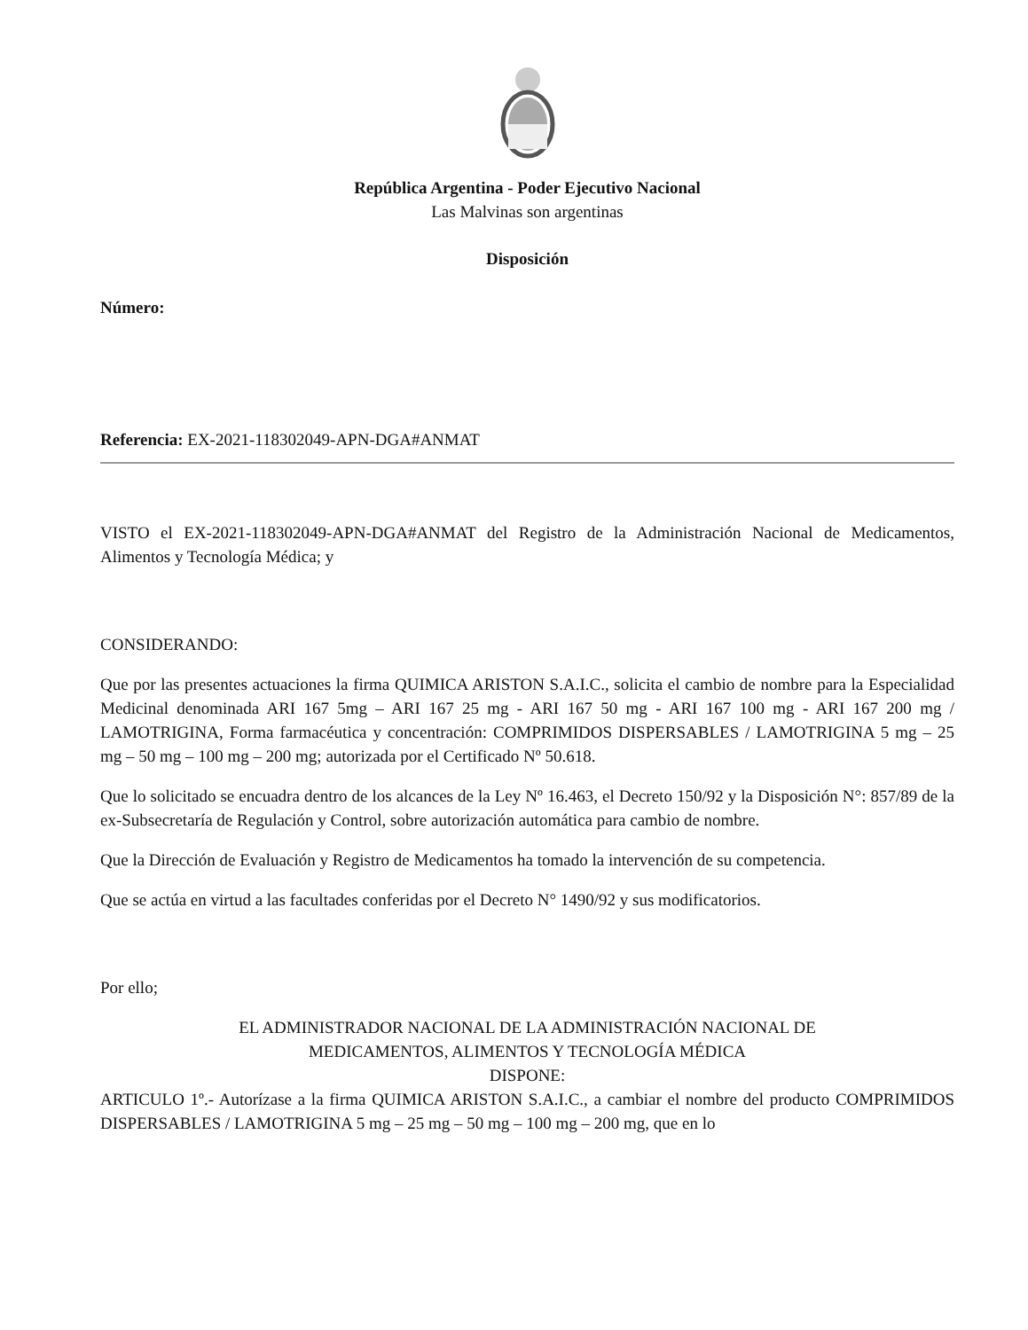República Argentina - Poder Ejecutivo Nacional
Las Malvinas son argentinas
Disposición
Número:
Referencia: EX-2021-118302049-APN-DGA#ANMAT
VISTO el EX-2021-118302049-APN-DGA#ANMAT del Registro de la Administración Nacional de Medicamentos, Alimentos y Tecnología Médica; y
CONSIDERANDO:
Que por las presentes actuaciones la firma QUIMICA ARISTON S.A.I.C., solicita el cambio de nombre para la Especialidad Medicinal denominada ARI 167 5mg – ARI 167 25 mg - ARI 167 50 mg - ARI 167 100 mg - ARI 167 200 mg / LAMOTRIGINA, Forma farmacéutica y concentración: COMPRIMIDOS DISPERSABLES / LAMOTRIGINA 5 mg – 25 mg – 50 mg – 100 mg – 200 mg; autorizada por el Certificado Nº 50.618.
Que lo solicitado se encuadra dentro de los alcances de la Ley Nº 16.463, el Decreto 150/92 y la Disposición N°: 857/89 de la ex-Subsecretaría de Regulación y Control, sobre autorización automática para cambio de nombre.
Que la Dirección de Evaluación y Registro de Medicamentos ha tomado la intervención de su competencia.
Que se actúa en virtud a las facultades conferidas por el Decreto N° 1490/92 y sus modificatorios.
Por ello;
EL ADMINISTRADOR NACIONAL DE LA ADMINISTRACIÓN NACIONAL DE
MEDICAMENTOS, ALIMENTOS Y TECNOLOGÍA MÉDICA
DISPONE:
ARTICULO 1º.- Autorízase a la firma QUIMICA ARISTON S.A.I.C., a cambiar el nombre del producto COMPRIMIDOS DISPERSABLES / LAMOTRIGINA 5 mg – 25 mg – 50 mg – 100 mg – 200 mg, que en lo